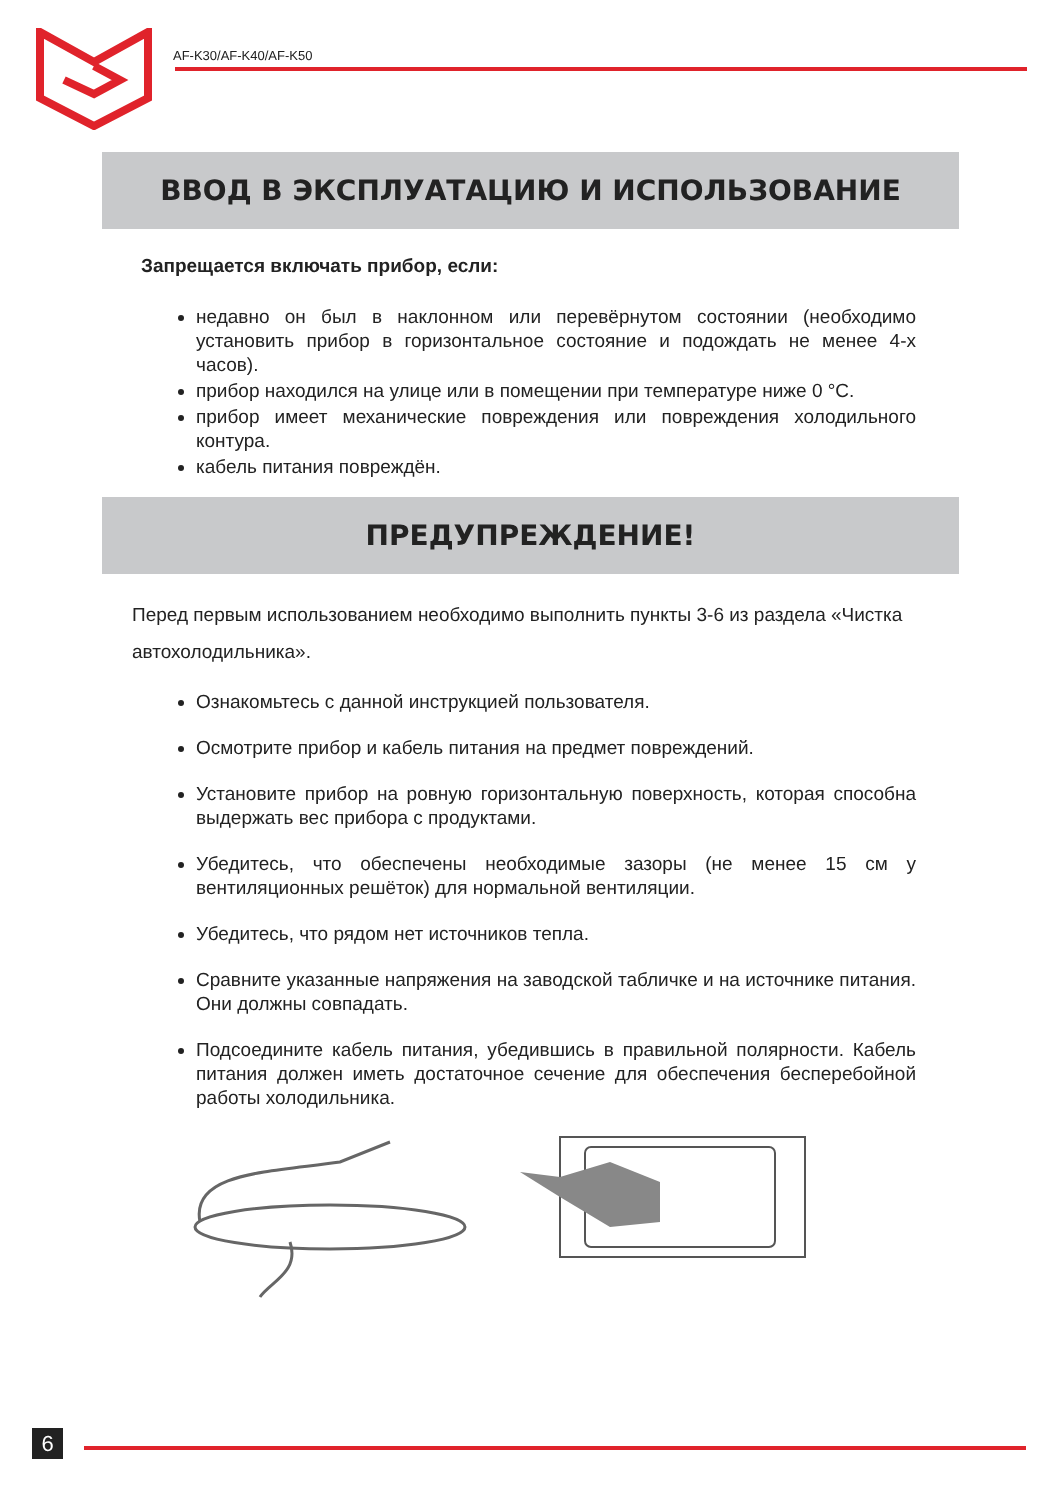AF-K30/AF-K40/AF-K50
ВВОД В ЭКСПЛУАТАЦИЮ И ИСПОЛЬЗОВАНИЕ
Запрещается включать прибор, если:
недавно он был в наклонном или перевёрнутом состоянии (необходимо установить прибор в горизонтальное состояние и подождать не менее 4-х часов).
прибор находился на улице или в помещении при температуре ниже 0 °С.
прибор имеет механические повреждения или повреждения холодильного контура.
кабель питания повреждён.
ПРЕДУПРЕЖДЕНИЕ!
Перед первым использованием необходимо выполнить пункты 3-6 из раздела «Чистка автохолодильника».
Ознакомьтесь с данной инструкцией пользователя.
Осмотрите прибор и кабель питания на предмет повреждений.
Установите прибор на ровную горизонтальную поверхность, которая способна выдержать вес прибора с продуктами.
Убедитесь, что обеспечены необходимые зазоры (не менее 15 см у вентиляционных решёток) для нормальной вентиляции.
Убедитесь, что рядом нет источников тепла.
Сравните указанные напряжения на заводской табличке и на источнике питания. Они должны совпадать.
Подсоедините кабель питания, убедившись в правильной полярности. Кабель питания должен иметь достаточное сечение для обеспечения бесперебойной работы холодильника.
6